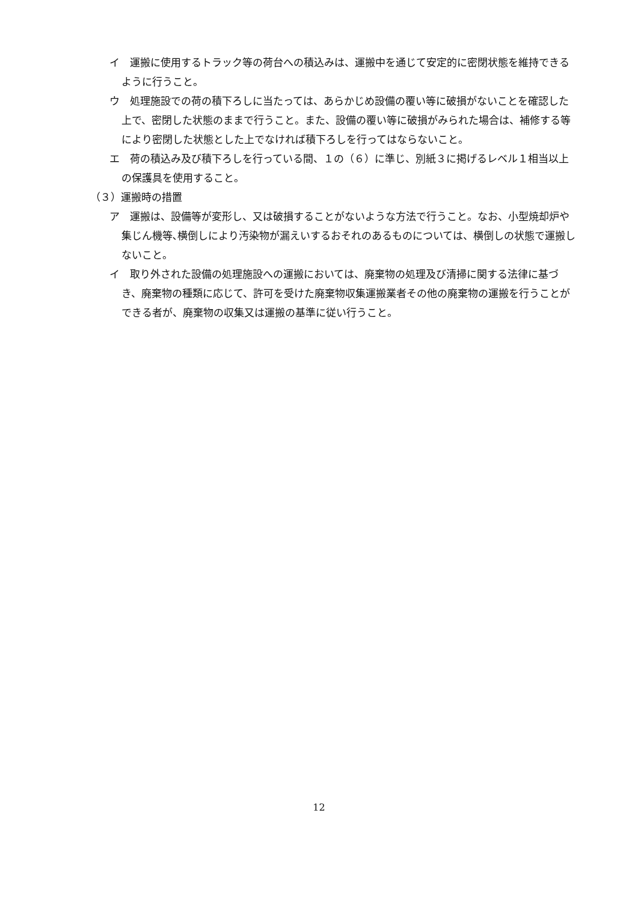イ　運搬に使用するトラック等の荷台への積込みは、運搬中を通じて安定的に密閉状態を維持できるように行うこと。
ウ　処理施設での荷の積下ろしに当たっては、あらかじめ設備の覆い等に破損がないことを確認した上で、密閉した状態のままで行うこと。また、設備の覆い等に破損がみられた場合は、補修する等により密閉した状態とした上でなければ積下ろしを行ってはならないこと。
エ　荷の積込み及び積下ろしを行っている間、１の（６）に準じ、別紙３に掲げるレベル１相当以上の保護具を使用すること。
（３）運搬時の措置
ア　運搬は、設備等が変形し、又は破損することがないような方法で行うこと。なお、小型焼却炉や集じん機等､横倒しにより汚染物が漏えいするおそれのあるものについては、横倒しの状態で運搬しないこと。
イ　取り外された設備の処理施設への運搬においては、廃棄物の処理及び清掃に関する法律に基づき、廃棄物の種類に応じて、許可を受けた廃棄物収集運搬業者その他の廃棄物の運搬を行うことができる者が、廃棄物の収集又は運搬の基準に従い行うこと。
12